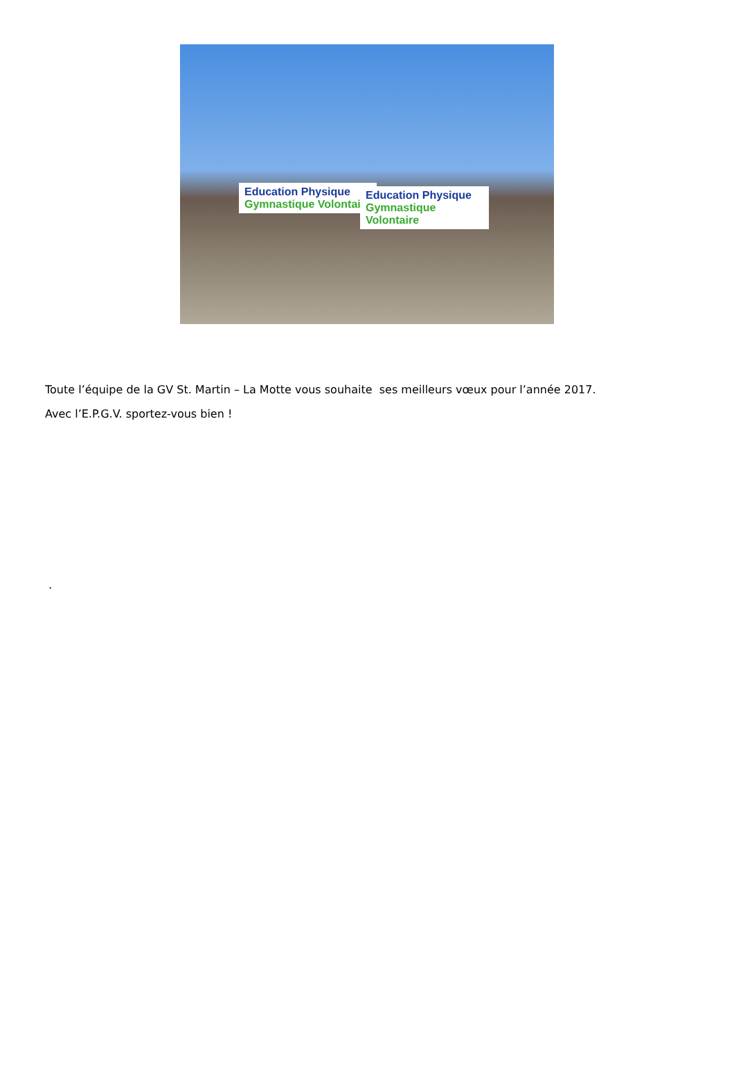Education Physique
Gymnastique Volontaire
Education Physique
Gymnastique Volontaire
Toute l’équipe de la GV St. Martin – La Motte vous souhaite ses meilleurs vœux pour l’année 2017.
Avec l’E.P.G.V. sportez-vous bien !
.